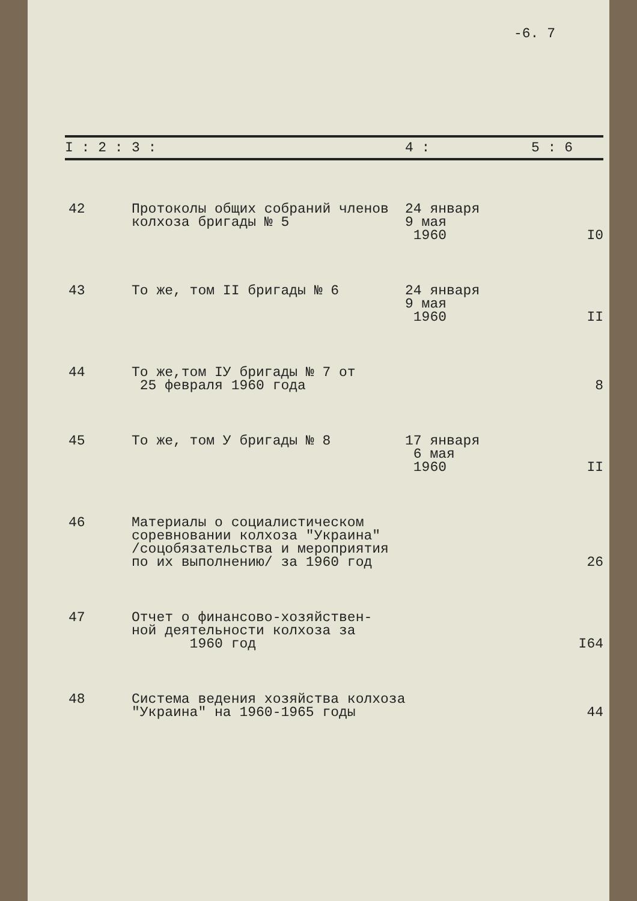-6. 7
| I : 2 : | 3 : | 4 : | 5 : 6 |
| --- | --- | --- | --- |
| 42 | Протоколы общих собраний членов колхоза бригады № 5 | 24 января 9 мая 1960 | I0 |
| 43 | То же, том II бригады № 6 | 24 января 9 мая 1960 | II |
| 44 | То же,том IУ бригады № 7 от 25 февраля 1960 года | | 8 |
| 45 | То же, том У бригады № 8 | 17 января 6 мая 1960 | II |
| 46 | Материалы о социалистическом соревновании колхоза "Украина" /соцобязательства и мероприятия по их выполнению/ за 1960 год | | 26 |
| 47 | Отчет о финансово-хозяйствен- ной деятельности колхоза за 1960 год | | I64 |
| 48 | Система ведения хозяйства колхоза "Украина" на 1960-1965 годы | | 44 |